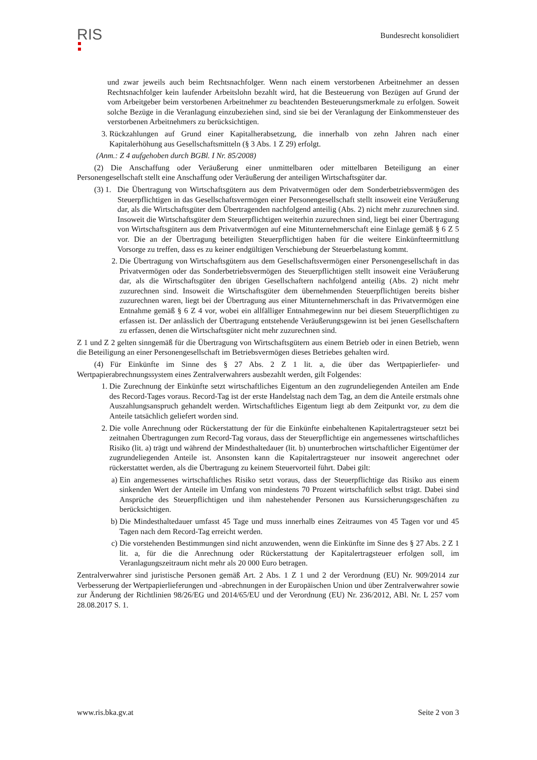RIS
Bundesrecht konsolidiert
und zwar jeweils auch beim Rechtsnachfolger. Wenn nach einem verstorbenen Arbeitnehmer an dessen Rechtsnachfolger kein laufender Arbeitslohn bezahlt wird, hat die Besteuerung von Bezügen auf Grund der vom Arbeitgeber beim verstorbenen Arbeitnehmer zu beachtenden Besteuerungsmerkmale zu erfolgen. Soweit solche Bezüge in die Veranlagung einzubeziehen sind, sind sie bei der Veranlagung der Einkommensteuer des verstorbenen Arbeitnehmers zu berücksichtigen.
3. Rückzahlungen auf Grund einer Kapitalherabsetzung, die innerhalb von zehn Jahren nach einer Kapitalerhöhung aus Gesellschaftsmitteln (§ 3 Abs. 1 Z 29) erfolgt.
(Anm.: Z 4 aufgehoben durch BGBl. I Nr. 85/2008)
(2) Die Anschaffung oder Veräußerung einer unmittelbaren oder mittelbaren Beteiligung an einer Personengesellschaft stellt eine Anschaffung oder Veräußerung der anteiligen Wirtschaftsgüter dar.
(3) 1. Die Übertragung von Wirtschaftsgütern aus dem Privatvermögen oder dem Sonderbetriebsvermögen des Steuerpflichtigen in das Gesellschaftsvermögen einer Personengesellschaft stellt insoweit eine Veräußerung dar, als die Wirtschaftsgüter dem Übertragenden nachfolgend anteilig (Abs. 2) nicht mehr zuzurechnen sind. Insoweit die Wirtschaftsgüter dem Steuerpflichtigen weiterhin zuzurechnen sind, liegt bei einer Übertragung von Wirtschaftsgütern aus dem Privatvermögen auf eine Mitunternehmerschaft eine Einlage gemäß § 6 Z 5 vor. Die an der Übertragung beteiligten Steuerpflichtigen haben für die weitere Einkünfteermittlung Vorsorge zu treffen, dass es zu keiner endgültigen Verschiebung der Steuerbelastung kommt.
2. Die Übertragung von Wirtschaftsgütern aus dem Gesellschaftsvermögen einer Personengesellschaft in das Privatvermögen oder das Sonderbetriebsvermögen des Steuerpflichtigen stellt insoweit eine Veräußerung dar, als die Wirtschaftsgüter den übrigen Gesellschaftern nachfolgend anteilig (Abs. 2) nicht mehr zuzurechnen sind. Insoweit die Wirtschaftsgüter dem übernehmenden Steuerpflichtigen bereits bisher zuzurechnen waren, liegt bei der Übertragung aus einer Mitunternehmerschaft in das Privatvermögen eine Entnahme gemäß § 6 Z 4 vor, wobei ein allfälliger Entnahmegewinn nur bei diesem Steuerpflichtigen zu erfassen ist. Der anlässlich der Übertragung entstehende Veräußerungsgewinn ist bei jenen Gesellschaftern zu erfassen, denen die Wirtschaftsgüter nicht mehr zuzurechnen sind.
Z 1 und Z 2 gelten sinngemäß für die Übertragung von Wirtschaftsgütern aus einem Betrieb oder in einen Betrieb, wenn die Beteiligung an einer Personengesellschaft im Betriebsvermögen dieses Betriebes gehalten wird.
(4) Für Einkünfte im Sinne des § 27 Abs. 2 Z 1 lit. a, die über das Wertpapierliefer- und Wertpapierabrechnungssystem eines Zentralverwahrers ausbezahlt werden, gilt Folgendes:
1. Die Zurechnung der Einkünfte setzt wirtschaftliches Eigentum an den zugrundeliegenden Anteilen am Ende des Record-Tages voraus. Record-Tag ist der erste Handelstag nach dem Tag, an dem die Anteile erstmals ohne Auszahlungsanspruch gehandelt werden. Wirtschaftliches Eigentum liegt ab dem Zeitpunkt vor, zu dem die Anteile tatsächlich geliefert worden sind.
2. Die volle Anrechnung oder Rückerstattung der für die Einkünfte einbehaltenen Kapitalertragsteuer setzt bei zeitnahen Übertragungen zum Record-Tag voraus, dass der Steuerpflichtige ein angemessenes wirtschaftliches Risiko (lit. a) trägt und während der Mindesthaltedauer (lit. b) ununterbrochen wirtschaftlicher Eigentümer der zugrundeliegenden Anteile ist. Ansonsten kann die Kapitalertragsteuer nur insoweit angerechnet oder rückerstattet werden, als die Übertragung zu keinem Steuervorteil führt. Dabei gilt:
a) Ein angemessenes wirtschaftliches Risiko setzt voraus, dass der Steuerpflichtige das Risiko aus einem sinkenden Wert der Anteile im Umfang von mindestens 70 Prozent wirtschaftlich selbst trägt. Dabei sind Ansprüche des Steuerpflichtigen und ihm nahestehender Personen aus Kurssicherungsgeschäften zu berücksichtigen.
b) Die Mindesthaltedauer umfasst 45 Tage und muss innerhalb eines Zeitraumes von 45 Tagen vor und 45 Tagen nach dem Record-Tag erreicht werden.
c) Die vorstehenden Bestimmungen sind nicht anzuwenden, wenn die Einkünfte im Sinne des § 27 Abs. 2 Z 1 lit. a, für die die Anrechnung oder Rückerstattung der Kapitalertragsteuer erfolgen soll, im Veranlagungszeitraum nicht mehr als 20 000 Euro betragen.
Zentralverwahrer sind juristische Personen gemäß Art. 2 Abs. 1 Z 1 und 2 der Verordnung (EU) Nr. 909/2014 zur Verbesserung der Wertpapierlieferungen und -abrechnungen in der Europäischen Union und über Zentralverwahrer sowie zur Änderung der Richtlinien 98/26/EG und 2014/65/EU und der Verordnung (EU) Nr. 236/2012, ABl. Nr. L 257 vom 28.08.2017 S. 1.
www.ris.bka.gv.at Seite 2 von 3